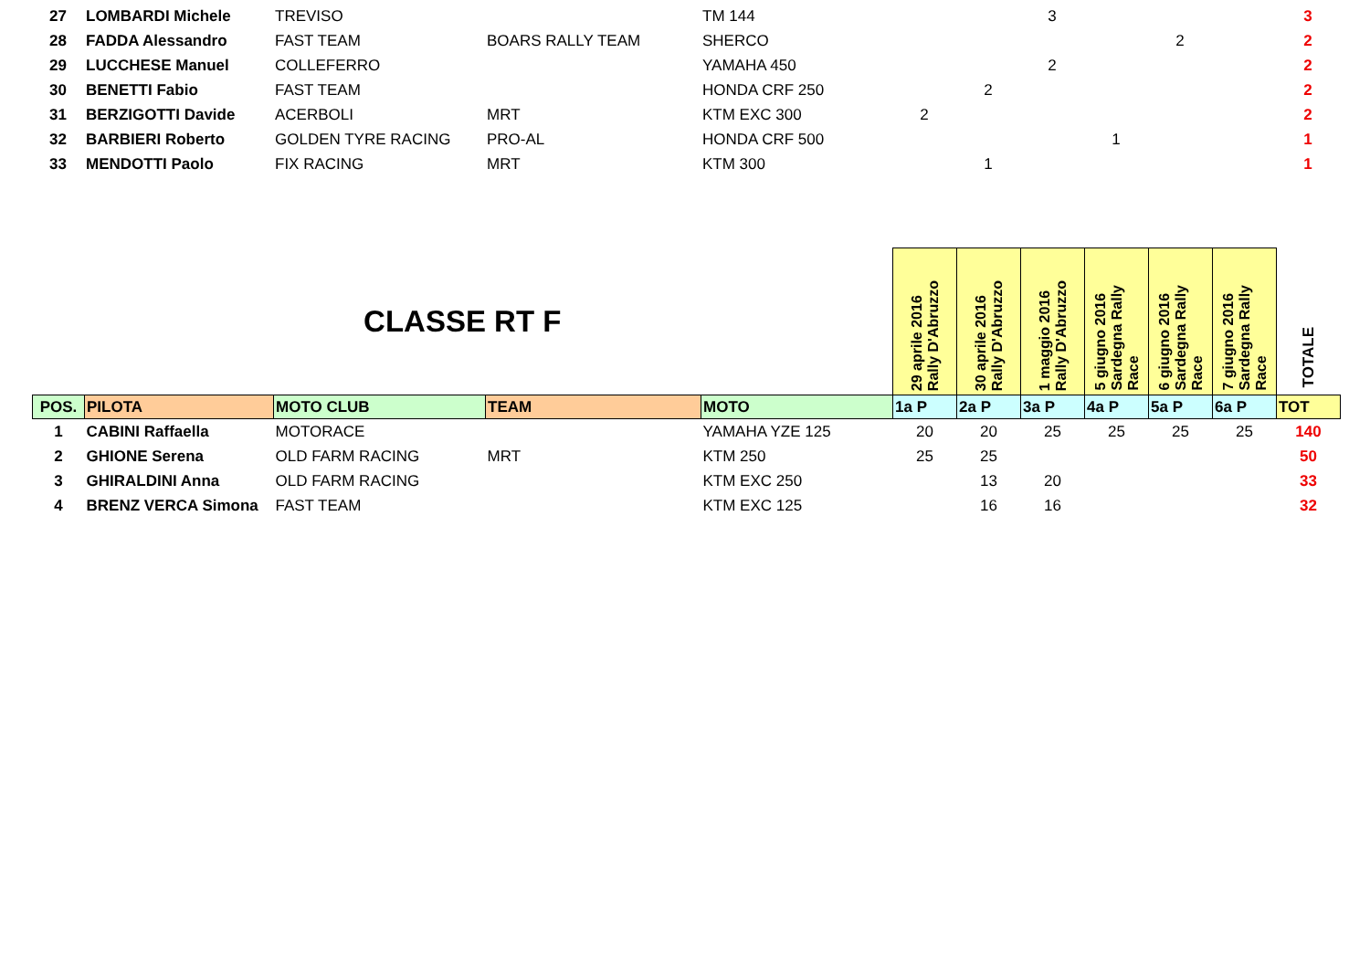| 27 | LOMBARDI Michele | TREVISO | | TM 144 | | | 3 | | | | 3 |
| 28 | FADDA Alessandro | FAST TEAM | BOARS RALLY TEAM | SHERCO | | | | | 2 | | 2 |
| 29 | LUCCHESE Manuel | COLLEFERRO | | YAMAHA 450 | | | 2 | | | | 2 |
| 30 | BENETTI Fabio | FAST TEAM | | HONDA CRF 250 | | 2 | | | | | 2 |
| 31 | BERZIGOTTI Davide | ACERBOLI | MRT | KTM EXC 300 | 2 | | | | | | 2 |
| 32 | BARBIERI Roberto | GOLDEN TYRE RACING | PRO-AL | HONDA CRF 500 | | | | 1 | | | 1 |
| 33 | MENDOTTI Paolo | FIX RACING | MRT | KTM 300 | | 1 | | | | | 1 |
| CLASSE RT F | | | | | 29 aprile 2016 Rally D'Abruzzo | 30 aprile 2016 Rally D'Abruzzo | 1 maggio 2016 Rally D'Abruzzo | 5 giugno 2016 Sardegna Rally Race | 6 giugno 2016 Sardegna Rally Race | 7 giugno 2016 Sardegna Rally Race | TOTALE |
| POS. | PILOTA | MOTO CLUB | TEAM | MOTO | 1a P | 2a P | 3a P | 4a P | 5a P | 6a P | TOT |
| 1 | CABINI Raffaella | MOTORACE | | YAMAHA YZE 125 | 20 | 20 | 25 | 25 | 25 | 25 | 140 |
| 2 | GHIONE Serena | OLD FARM RACING | MRT | KTM 250 | 25 | 25 | | | | | 50 |
| 3 | GHIRALDINI Anna | OLD FARM RACING | | KTM EXC 250 | | 13 | 20 | | | | 33 |
| 4 | BRENZ VERCA Simona | FAST TEAM | | KTM EXC 125 | | 16 | 16 | | | | 32 |